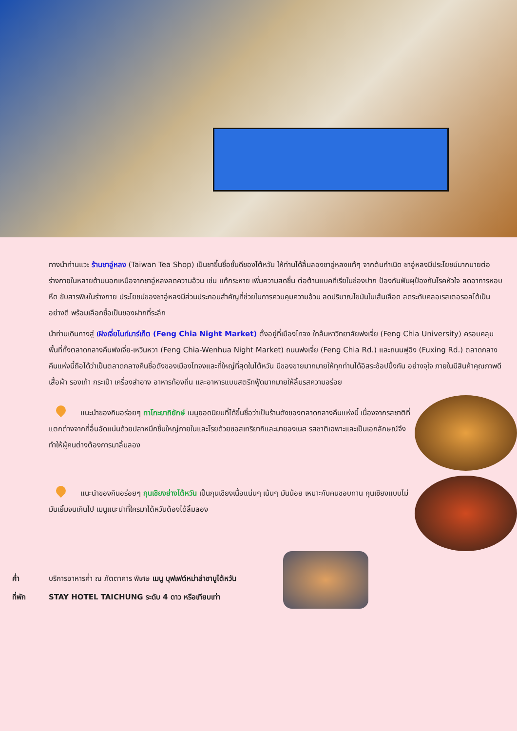ทางนำท่านแวะ ร้านชาอู่หลง (Taiwan Tea Shop) เป็นชาขึ้นชื่อชั้นดีของไต้หวัน ให้ท่านได้ลิ้มลองชาอู่หลงแท้ๆ จากต้นกำเนิด ชาอู่หลงมีประโยชน์มากมายต่อร่างกายในหลายด้านนอกเหนือจากชาอู่หลงลดความอ้วน เช่น แก้กระหาย เพิ่มความสดชื่น ต่อต้านแบคทีเรียในช่องปาก ป้องกันฟันผุป้องกันโรคหัวใจ ลดอาการหอบหืด ขับสารพิษในร่างกาย ประโยชน์ของชาอู่หลงมีส่วนประกอบสำคัญที่ช่วยในการควบคุมความอ้วน ลดปริมาณไขมันในเส้นเลือด ลดระดับคลอเรสเตอรอลได้เป็นอย่างดี พร้อมเลือกซื้อเป็นของฝากที่ระลึก
นำท่านเดินทางสู่ เฝิงเจี่ยไนท์มาร์เก็ต (Feng Chia Night Market) ตั้งอยู่ที่เมืองไทจง ใกล้มหาวิทยาลัยฟงเจี่ย (Feng Chia University) ครอบคลุมพื้นที่ทั้งตลาดกลางคืนฟงเจี่ย-เหวินหวา (Feng Chia-Wenhua Night Market) ถนนฟงเจี่ย (Feng Chia Rd.) และถนนฟูฉิง (Fuxing Rd.) ตลาดกลางคืนแห่งนี้ถือได้ว่าเป็นตลาดกลางคืนชื่อดังของเมืองไทจงและที่ใหญ่ที่สุดในไต้หวัน มีของขายมากมายให้ทุกท่านได้อิสระช้อปปิ้งกัน อย่างจุใจ ภายในมีสินค้าคุณภาพดีเสื้อผ้า รองเท้า กระเป๋า เครื่องสำอาง อาหารท้องถิ่น และอาหารแบบสตรีทฟู้ดมากมายให้ลิ้มรสความอร่อย
แนะนำของกินอร่อยๆ ทาโกะยากิยักษ์ เมนูยอดนิยมที่ได้ขึ้นชื่อว่าเป็นร้านดังของตลาดกลางคืนแห่งนี้ เนื่องจากรสชาติที่แตกต่างจากที่อื่นอัดแน่นด้วยปลาหมึกชิ้นใหญ่ภายในและโรยด้วยซอสเทริยากิและมายองเนส รสชาติเฉพาะและเป็นเอกลักษณ์จึงทำให้ผู้คนต่างต้องการมาลิ้มลอง
แนะนำของกินอร่อยๆ กุนเชียงย่างไต้หวัน เป็นกุนเชียงเนื้อแน่นๆ เน้นๆ มันน้อย เหมาะกับคนชอบทาน กุนเชียงแบบไม่มันเยิ้มจนเกินไป เมนูแนะนำที่ใครมาไต้หวันต้องได้ลิ้มลอง
ค่ำ บริการอาหารค่ำ ณ ภัตตาคาร พิเศษ เมนู บุฟเฟต์หม่าล่าชาบูไต้หวัน
ที่พัก STAY HOTEL TAICHUNG ระดับ 4 ดาว หรือเทียบเท่า